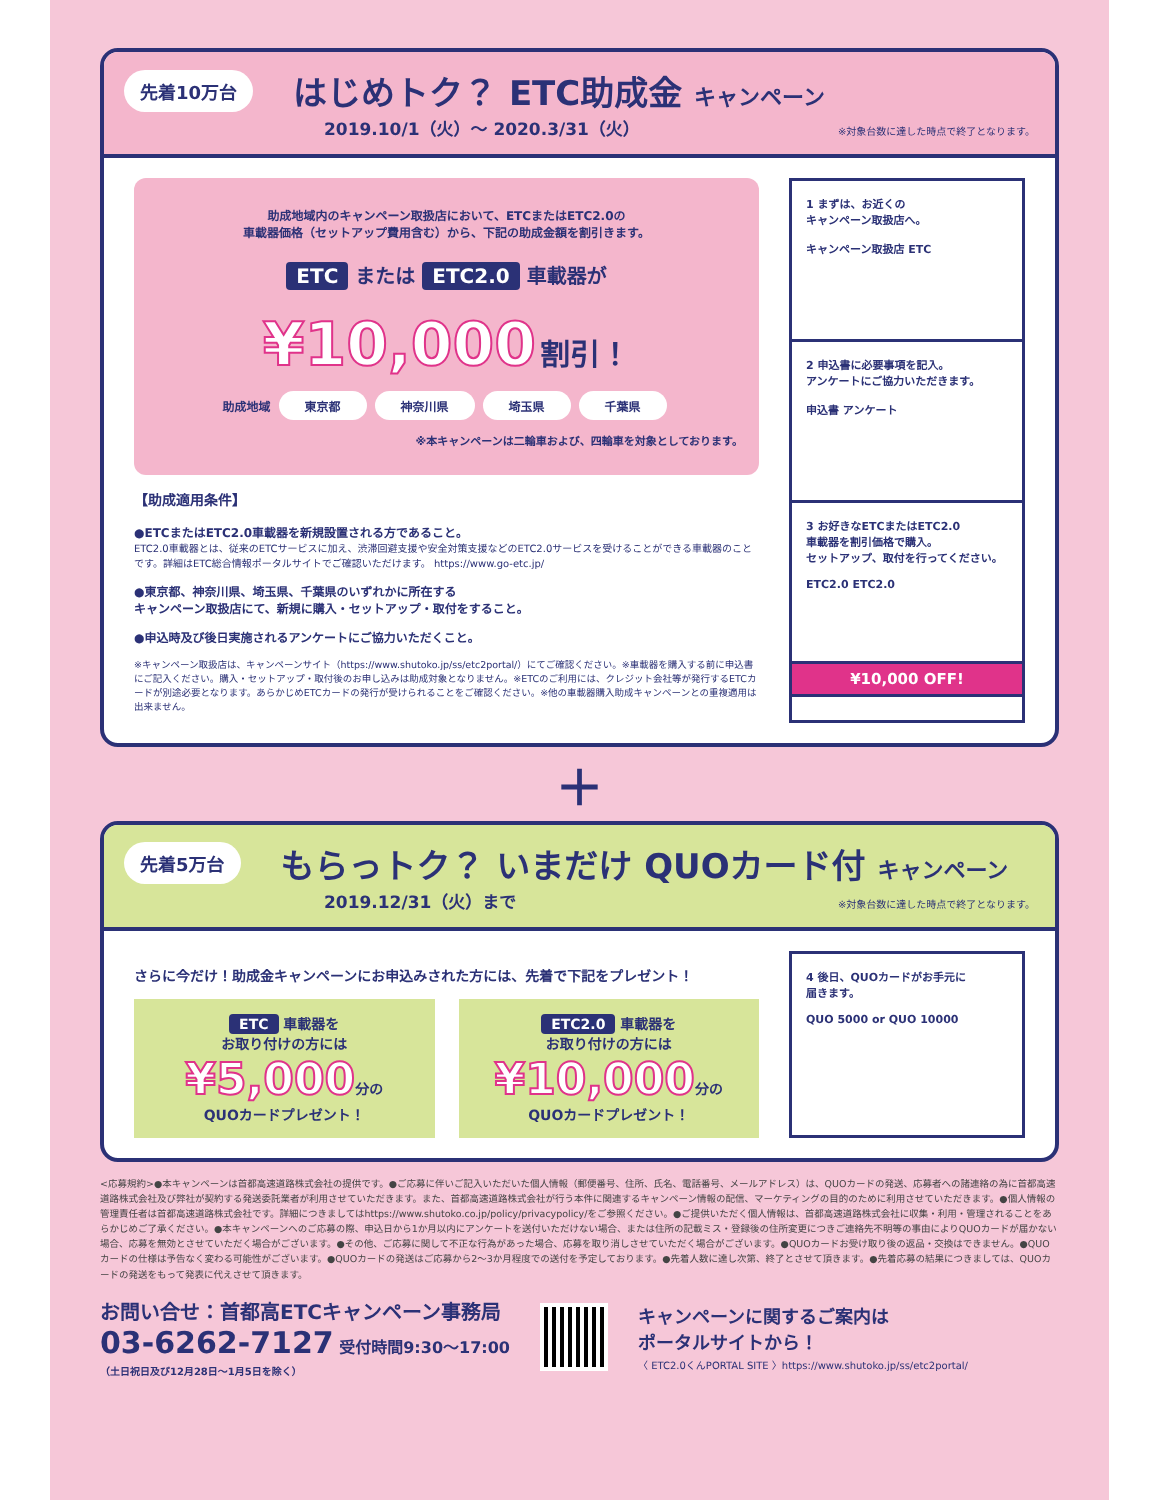先着10万台 はじめトク？ ETC助成金 キャンペーン
2019.10/1（火）～ 2020.3/31（火） ※対象台数に達した時点で終了となります。
助成地域内のキャンペーン取扱店において、ETCまたはETC2.0の
車載器価格（セットアップ費用含む）から、下記の助成金額を割引きます。
ETC または ETC2.0 車載器が
¥10,000 割引！
助成地域 東京都 神奈川県 埼玉県 千葉県
※本キャンペーンは二輪車および、四輪車を対象としております。
【助成適用条件】
●ETCまたはETC2.0車載器を新規設置される方であること。
ETC2.0車載器とは、従来のETCサービスに加え、渋滞回避支援や安全対策支援などのETC2.0サービスを受けることができる車載器のことです。詳細はETC総合情報ポータルサイトでご確認いただけます。 https://www.go-etc.jp/
●東京都、神奈川県、埼玉県、千葉県のいずれかに所在する
キャンペーン取扱店にて、新規に購入・セットアップ・取付をすること。
●申込時及び後日実施されるアンケートにご協力いただくこと。
※キャンペーン取扱店は、キャンペーンサイト（https://www.shutoko.jp/ss/etc2portal/）にてご確認ください。※車載器を購入する前に申込書にご記入ください。購入・セットアップ・取付後のお申し込みは助成対象となりません。※ETCのご利用には、クレジット会社等が発行するETCカードが別途必要となります。あらかじめETCカードの発行が受けられることをご確認ください。※他の車載器購入助成キャンペーンとの重複適用は出来ません。
1 まずは、お近くの
キャンペーン取扱店へ。
キャンペーン取扱店 ETC
2 申込書に必要事項を記入。
アンケートにご協力いただきます。
申込書 アンケート
3 お好きなETCまたはETC2.0
車載器を割引価格で購入。
セットアップ、取付を行ってください。
ETC2.0 ETC2.0
¥10,000 OFF!
＋
先着5万台 もらっトク？ いまだけ QUOカード付 キャンペーン
2019.12/31（火）まで ※対象台数に達した時点で終了となります。
さらに今だけ！助成金キャンペーンにお申込みされた方には、先着で下記をプレゼント！
ETC 車載器を
お取り付けの方には
¥5,000分の
QUOカードプレゼント！
ETC2.0 車載器を
お取り付けの方には
¥10,000分の
QUOカードプレゼント！
4 後日、QUOカードがお手元に
届きます。
QUO 5000 or QUO 10000
<応募規約>●本キャンペーンは首都高速道路株式会社の提供です。●ご応募に伴いご記入いただいた個人情報（郵便番号、住所、氏名、電話番号、メールアドレス）は、QUOカードの発送、応募者への諸連絡の為に首都高速道路株式会社及び弊社が契約する発送委託業者が利用させていただきます。また、首都高速道路株式会社が行う本件に関連するキャンペーン情報の配信、マーケティングの目的のために利用させていただきます。●個人情報の管理責任者は首都高速道路株式会社です。詳細につきましてはhttps://www.shutoko.co.jp/policy/privacypolicy/をご参照ください。●ご提供いただく個人情報は、首都高速道路株式会社に収集・利用・管理されることをあらかじめご了承ください。●本キャンペーンへのご応募の際、申込日から1か月以内にアンケートを送付いただけない場合、または住所の記載ミス・登録後の住所変更につきご連絡先不明等の事由によりQUOカードが届かない場合、応募を無効とさせていただく場合がございます。●その他、ご応募に関して不正な行為があった場合、応募を取り消しさせていただく場合がございます。●QUOカードお受け取り後の返品・交換はできません。●QUOカードの仕様は予告なく変わる可能性がございます。●QUOカードの発送はご応募から2～3か月程度での送付を予定しております。●先着人数に達し次第、終了とさせて頂きます。●先着応募の結果につきましては、QUOカードの発送をもって発表に代えさせて頂きます。
お問い合せ：首都高ETCキャンペーン事務局
03-6262-7127 受付時間9:30～17:00
（土日祝日及び12月28日～1月5日を除く）
キャンペーンに関するご案内は
ポータルサイトから！
〈 ETC2.0くんPORTAL SITE 〉https://www.shutoko.jp/ss/etc2portal/